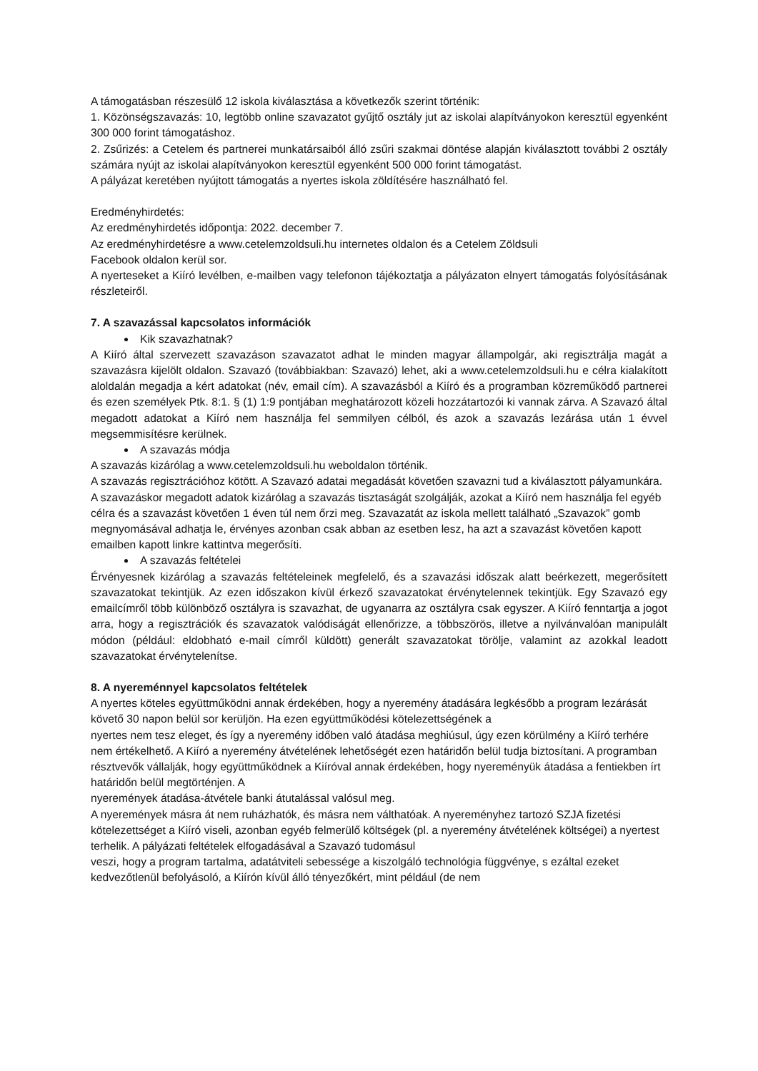A támogatásban részesülő 12 iskola kiválasztása a következők szerint történik:
1. Közönségszavazás: 10, legtöbb online szavazatot gyűjtő osztály jut az iskolai alapítványokon keresztül egyenként 300 000 forint támogatáshoz.
2. Zsűrizés: a Cetelem és partnerei munkatársaiból álló zsűri szakmai döntése alapján kiválasztott további 2 osztály számára nyújt az iskolai alapítványokon keresztül egyenként 500 000 forint támogatást.
A pályázat keretében nyújtott támogatás a nyertes iskola zöldítésére használható fel.
Eredményhirdetés:
Az eredményhirdetés időpontja: 2022. december 7.
Az eredményhirdetésre a www.cetelemzoldsuli.hu internetes oldalon és a Cetelem Zöldsuli
Facebook oldalon kerül sor.
A nyerteseket a Kiíró levélben, e-mailben vagy telefonon tájékoztatja a pályázaton elnyert támogatás folyósításának részleteiről.
7. A szavazással kapcsolatos információk
Kik szavazhatnak?
A Kiíró által szervezett szavazáson szavazatot adhat le minden magyar állampolgár, aki regisztrálja magát a szavazásra kijelölt oldalon. Szavazó (továbbiakban: Szavazó) lehet, aki a www.cetelemzoldsuli.hu e célra kialakított aloldalán megadja a kért adatokat (név, email cím). A szavazásból a Kiíró és a programban közreműködő partnerei és ezen személyek Ptk. 8:1. § (1) 1:9 pontjában meghatározott közeli hozzátartozói ki vannak zárva. A Szavazó által megadott adatokat a Kiíró nem használja fel semmilyen célból, és azok a szavazás lezárása után 1 évvel megsemmisítésre kerülnek.
A szavazás módja
A szavazás kizárólag a www.cetelemzoldsuli.hu weboldalon történik.
A szavazás regisztrációhoz kötött. A Szavazó adatai megadását követően szavazni tud a kiválasztott pályamunkára. A szavazáskor megadott adatok kizárólag a szavazás tisztaságát szolgálják, azokat a Kiíró nem használja fel egyéb célra és a szavazást követően 1 éven túl nem őrzi meg. Szavazatát az iskola mellett található „Szavazok” gomb megnyomásával adhatja le, érvényes azonban csak abban az esetben lesz, ha azt a szavazást követően kapott emailben kapott linkre kattintva megerősíti.
A szavazás feltételei
Érvényesnek kizárólag a szavazás feltételeinek megfelelő, és a szavazási időszak alatt beérkezett, megerősített szavazatokat tekintjük. Az ezen időszakon kívül érkező szavazatokat érvénytelennek tekintjük. Egy Szavazó egy emailcímről több különböző osztályra is szavazhat, de ugyanarra az osztályra csak egyszer. A Kiíró fenntartja a jogot arra, hogy a regisztrációk és szavazatok valódiságát ellenőrizze, a többszörös, illetve a nyilvánvalóan manipulált módon (például: eldobható e-mail címről küldött) generált szavazatokat törölje, valamint az azokkal leadott szavazatokat érvénytelenítse.
8. A nyereménnyel kapcsolatos feltételek
A nyertes köteles együttműködni annak érdekében, hogy a nyeremény átadására legkésőbb a program lezárását követő 30 napon belül sor kerüljön. Ha ezen együttműködési kötelezettségének a
nyertes nem tesz eleget, és így a nyeremény időben való átadása meghiúsul, úgy ezen körülmény a Kiíró terhére nem értékelhető. A Kiíró a nyeremény átvételének lehetőségét ezen határidőn belül tudja biztosítani. A programban résztvevők vállalják, hogy együttműködnek a Kiíróval annak érdekében, hogy nyereményük átadása a fentiekben írt határidőn belül megtörténjen. A
nyeremények átadása-átvétele banki átutalással valósul meg.
A nyeremények másra át nem ruházhatók, és másra nem válthatóak. A nyereményhez tartozó SZJA fizetési kötelezettséget a Kiíró viseli, azonban egyéb felmerülő költségek (pl. a nyeremény átvételének költségei) a nyertest terhelik. A pályázati feltételek elfogadásával a Szavazó tudomásul
veszi, hogy a program tartalma, adatátviteli sebessége a kiszolgáló technológia függvénye, s ezáltal ezeket kedvezőtlenül befolyásoló, a Kiírón kívül álló tényezőkért, mint például (de nem